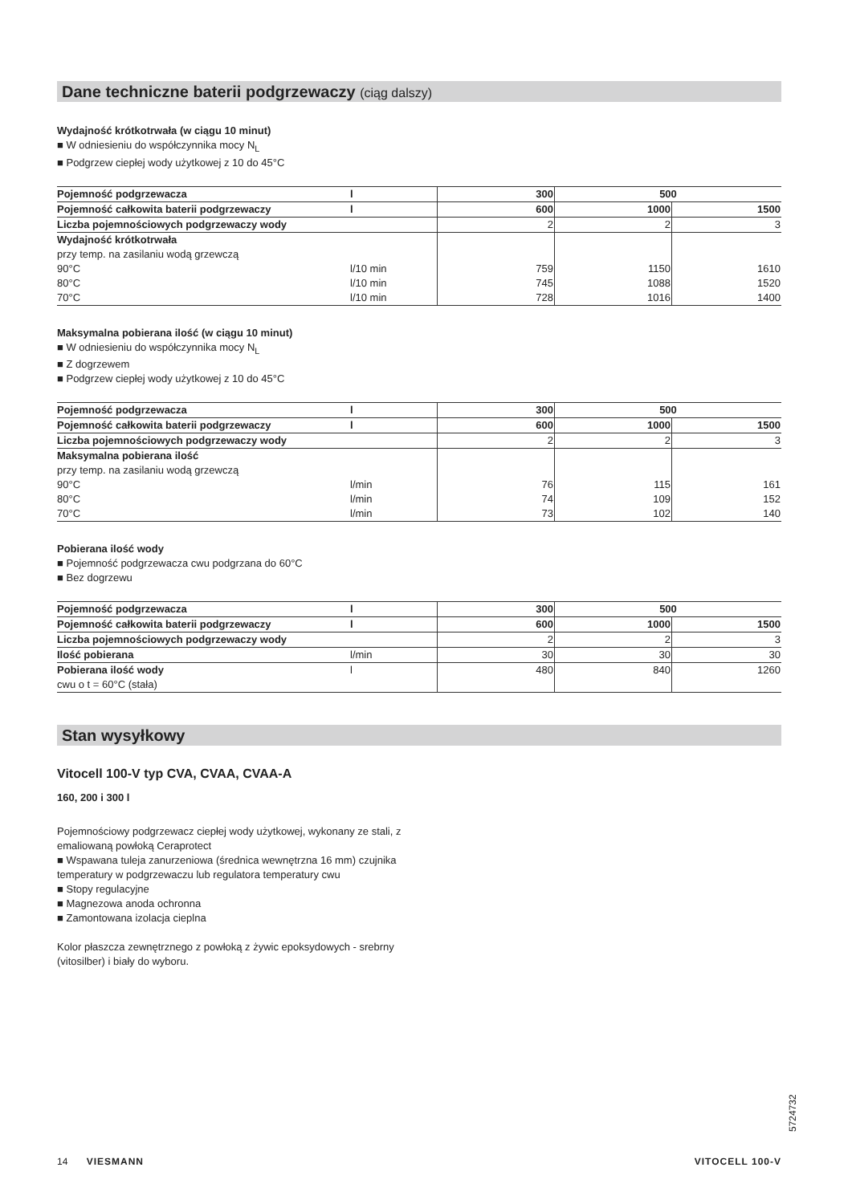Dane techniczne baterii podgrzewaczy (ciąg dalszy)
Wydajność krótkotrwała (w ciągu 10 minut)
■ W odniesieniu do współczynnika mocy N<sub>L</sub>
■ Podgrzew ciepłej wody użytkowej z 10 do 45°C
| Pojemność podgrzewacza | l | 300 | 500 | |
| Pojemność całkowita baterii podgrzewaczy | l | 600 | 1000 | 1500 |
| Liczba pojemnościowych podgrzewaczy wody | | 2 | 2 | 3 |
| Wydajność krótkotrwała przy temp. na zasilaniu wodą grzewczą 90°C 80°C 70°C | l/10 min l/10 min l/10 min | 759 745 728 | 1150 1088 1016 | 1610 1520 1400 |
Maksymalna pobierana ilość (w ciągu 10 minut)
■ W odniesieniu do współczynnika mocy N<sub>L</sub>
■ Z dogrzewem
■ Podgrzew ciepłej wody użytkowej z 10 do 45°C
| Pojemność podgrzewacza | l | 300 | 500 | |
| Pojemność całkowita baterii podgrzewaczy | l | 600 | 1000 | 1500 |
| Liczba pojemnościowych podgrzewaczy wody | | 2 | 2 | 3 |
| Maksymalna pobierana ilość przy temp. na zasilaniu wodą grzewczą 90°C 80°C 70°C | l/min l/min l/min | 76 74 73 | 115 109 102 | 161 152 140 |
Pobierana ilość wody
■ Pojemność podgrzewacza cwu podgrzana do 60°C
■ Bez dogrzewu
| Pojemność podgrzewacza | l | 300 | 500 | |
| Pojemność całkowita baterii podgrzewaczy | l | 600 | 1000 | 1500 |
| Liczba pojemnościowych podgrzewaczy wody | | 2 | 2 | 3 |
| Ilość pobierana | l/min | 30 | 30 | 30 |
| Pobierana ilość wody cwu o t = 60°C (stała) | l | 480 | 840 | 1260 |
Stan wysyłkowy
Vitocell 100-V typ CVA, CVAA, CVAA-A
160, 200 i 300 l
Pojemnościowy podgrzewacz ciepłej wody użytkowej, wykonany ze stali, z emaliowaną powłoką Ceraprotect
■ Wspawana tuleja zanurzeniowa (średnica wewnętrzna 16 mm) czujnika temperatury w podgrzewaczu lub regulatora temperatury cwu
■ Stopy regulacyjne
■ Magnezowa anoda ochronna
■ Zamontowana izolacja cieplna
Kolor płaszcza zewnętrznego z powłoką z żywic epoksydowych - srebrny (vitosilber) i biały do wyboru.
5724732
14 VIESMANN VITOCELL 100-V